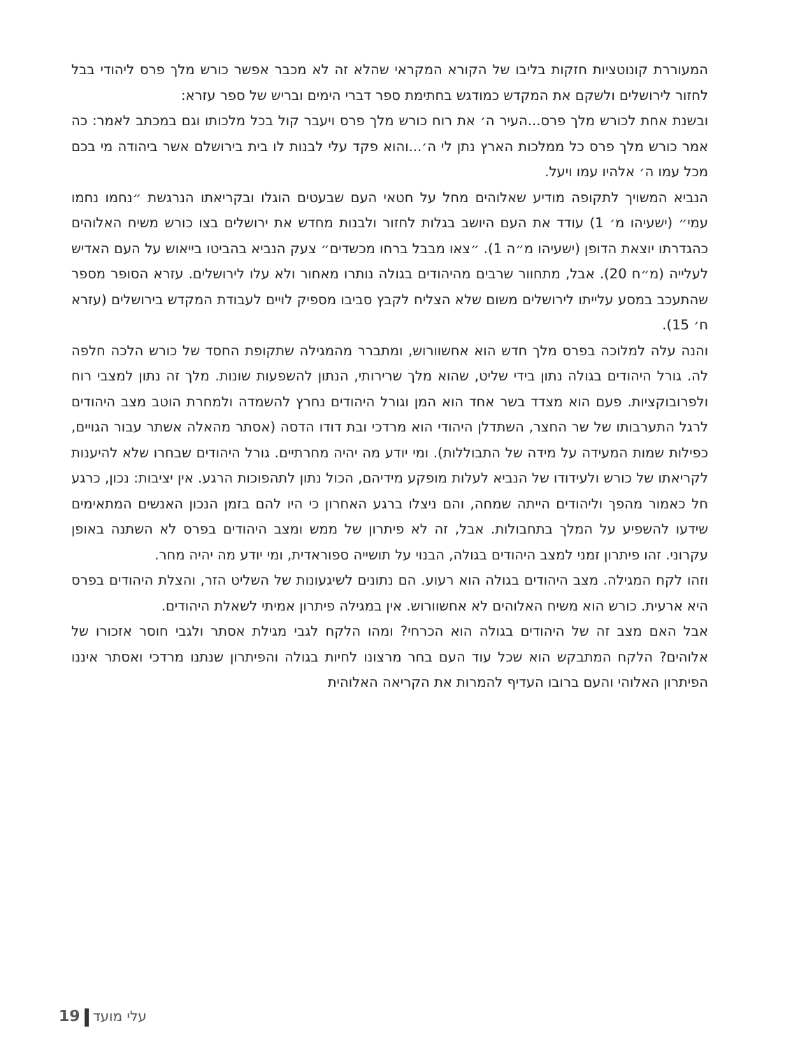המעוררת קונוטציות חזקות בליבו של הקורא המקראי שהלא זה לא מכבר אפשר כורש מלך פרס ליהודי בבל לחזור לירושלים ולשקם את המקדש כמודגש בחתימת ספר דברי הימים ובריש של ספר עזרא:
ובשנת אחת לכורש מלך פרס...העיר ה׳ את רוח כורש מלך פרס ויעבר קול בכל מלכותו וגם במכתב לאמר: כה אמר כורש מלך פרס כל ממלכות הארץ נתן לי ה׳...והוא פקד עלי לבנות לו בית בירושלם אשר ביהודה מי בכם מכל עמו ה׳ אלהיו עמו ויעל.
הנביא המשויך לתקופה מודיע שאלוהים מחל על חטאי העם שבעטים הוגלו ובקריאתו הנרגשת ״נחמו נחמו עמי״ (ישעיהו מ׳ 1) עודד את העם היושב בגלות לחזור ולבנות מחדש את ירושלים בצו כורש משיח האלוהים כהגדרתו יוצאת הדופן (ישעיהו מ״ה 1). ״צאו מבבל ברחו מכשדים״ צעק הנביא בהביטו בייאוש על העם האדיש לעלייה (מ״ח 20). אבל, מתחוור שרבים מהיהודים בגולה נותרו מאחור ולא עלו לירושלים. עזרא הסופר מספר שהתעכב במסע עלייתו לירושלים משום שלא הצליח לקבץ סביבו מספיק לויים לעבודת המקדש בירושלים (עזרא ח׳ 15).
והנה עלה למלוכה בפרס מלך חדש הוא אחשוורוש, ומתברר מהמגילה שתקופת החסד של כורש הלכה חלפה לה. גורל היהודים בגולה נתון בידי שליט, שהוא מלך שרירותי, הנתון להשפעות שונות. מלך זה נתון למצבי רוח ולפרובוקציות. פעם הוא מצדד בשר אחד הוא המן וגורל היהודים נחרץ להשמדה ולמחרת הוטב מצב היהודים לרגל התערבותו של שר החצר, השתדלן היהודי הוא מרדכי ובת דודו הדסה (אסתר מהאלה אשתר עבור הגויים, כפילות שמות המעידה על מידה של התבוללות). ומי יודע מה יהיה מחרתיים. גורל היהודים שבחרו שלא להיענות לקריאתו של כורש ולעידודו של הנביא לעלות מופקע מידיהם, הכול נתון לתהפוכות הרגע. אין יציבות: נכון, כרגע חל כאמור מהפך וליהודים הייתה שמחה, והם ניצלו ברגע האחרון כי היו להם בזמן הנכון האנשים המתאימים שידעו להשפיע על המלך בתחבולות. אבל, זה לא פיתרון של ממש ומצב היהודים בפרס לא השתנה באופן עקרוני. זהו פיתרון זמני למצב היהודים בגולה, הבנוי על תושייה ספוראדית, ומי יודע מה יהיה מחר.
וזהו לקח המגילה. מצב היהודים בגולה הוא רעוע. הם נתונים לשיגעונות של השליט הזר, והצלת היהודים בפרס היא ארעית. כורש הוא משיח האלוהים לא אחשוורוש. אין במגילה פיתרון אמיתי לשאלת היהודים.
אבל האם מצב זה של היהודים בגולה הוא הכרחי? ומהו הלקח לגבי מגילת אסתר ולגבי חוסר אזכורו של אלוהים? הלקח המתבקש הוא שכל עוד העם בחר מרצונו לחיות בגולה והפיתרון שנתנו מרדכי ואסתר איננו הפיתרון האלוהי והעם ברובו העדיף להמרות את הקריאה האלוהית
19 עלי מועד